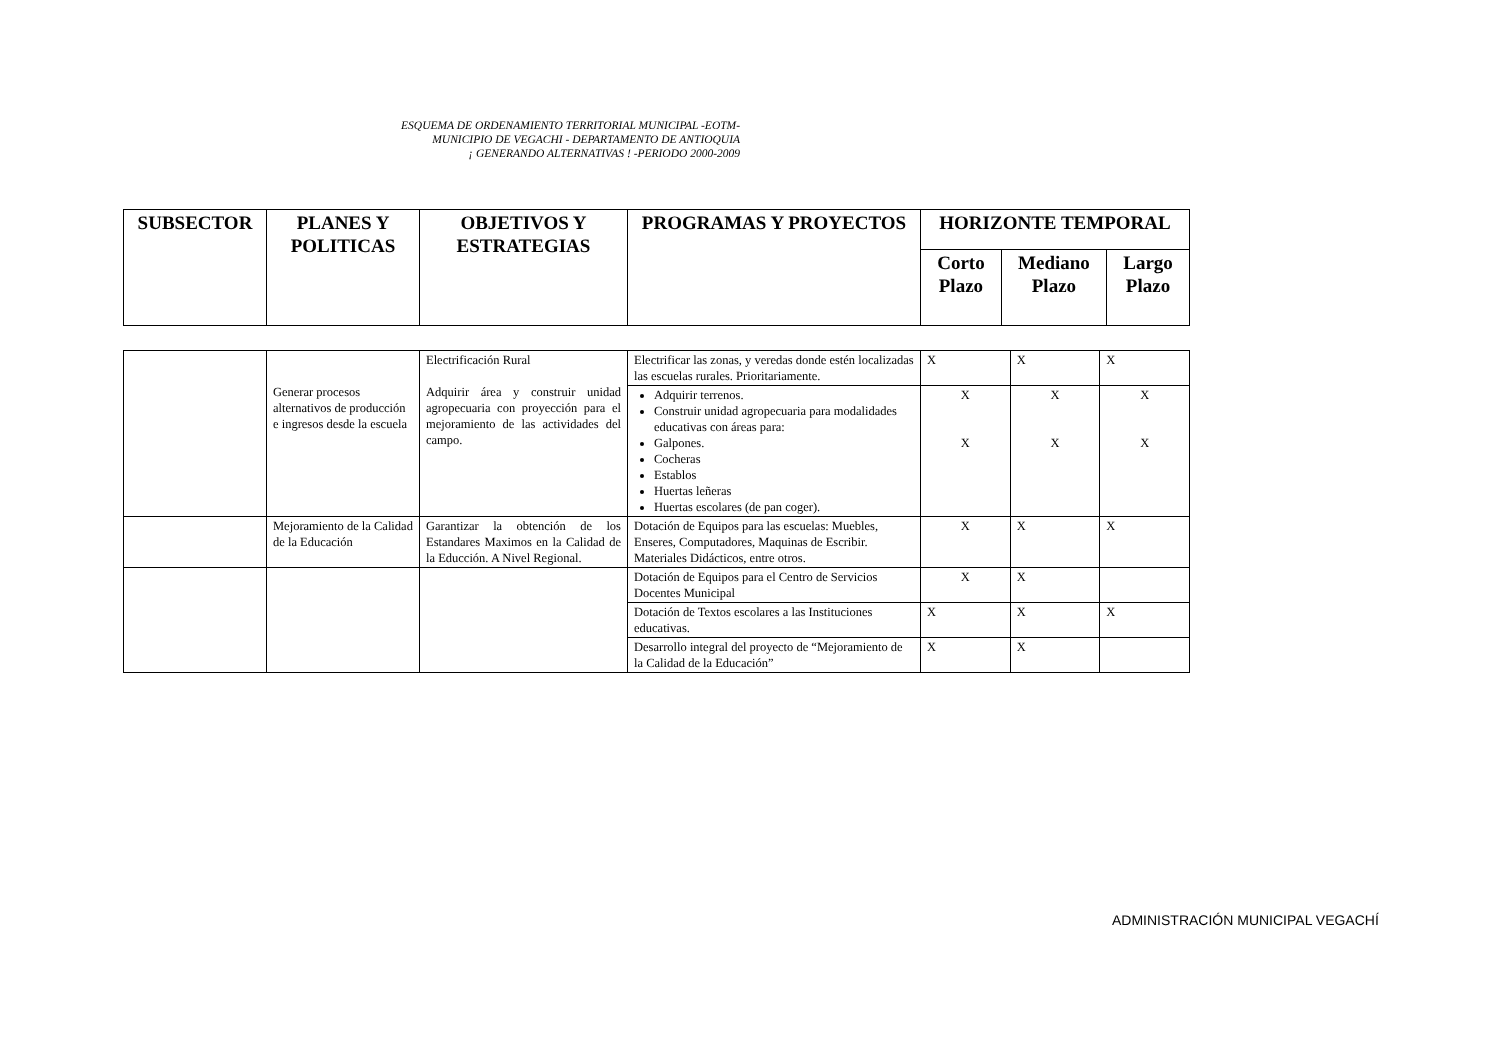ESQUEMA DE ORDENAMIENTO TERRITORIAL MUNICIPAL -EOTM-
MUNICIPIO DE VEGACHI - DEPARTAMENTO DE ANTIOQUIA
¡ GENERANDO ALTERNATIVAS ! -PERIODO 2000-2009
| SUBSECTOR | PLANES Y POLITICAS | OBJETIVOS Y ESTRATEGIAS | PROGRAMAS Y PROYECTOS | HORIZONTE TEMPORAL | | |
| --- | --- | --- | --- | --- | --- | --- |
| | | | | Corto Plazo | Mediano Plazo | Largo Plazo |
| | Generar procesos alternativos de producción e ingresos desde la escuela | Electrificación Rural Adquirir área y construir unidad agropecuaria con proyección para el mejoramiento de las actividades del campo. | Electrificar las zonas, y veredas donde estén localizadas las escuelas rurales. Prioritariamente. | X | X | X |
| | | | Adquirir terrenos. Construir unidad agropecuaria para modalidades educativas con áreas para: Galpones. Cocheras Establos Huertas leñeras Huertas escolares (de pan coger). | X X | X X | X X |
| | Mejoramiento de la Calidad de la Educación | Garantizar la obtención de los Estandares Maximos en la Calidad de la Educción. A Nivel Regional. | Dotación de Equipos para las escuelas: Muebles, Enseres, Computadores, Maquinas de Escribir. Materiales Didácticos, entre otros. | X | X | X |
| | | | Dotación de Equipos para el Centro de Servicios Docentes Municipal | X | X | |
| | | | Dotación de Textos escolares a las Instituciones educativas. | X | X | X |
| | | | Desarrollo integral del proyecto de “Mejoramiento de la Calidad de la Educación” | X | X | |
ADMINISTRACIÓN MUNICIPAL VEGACHÍ